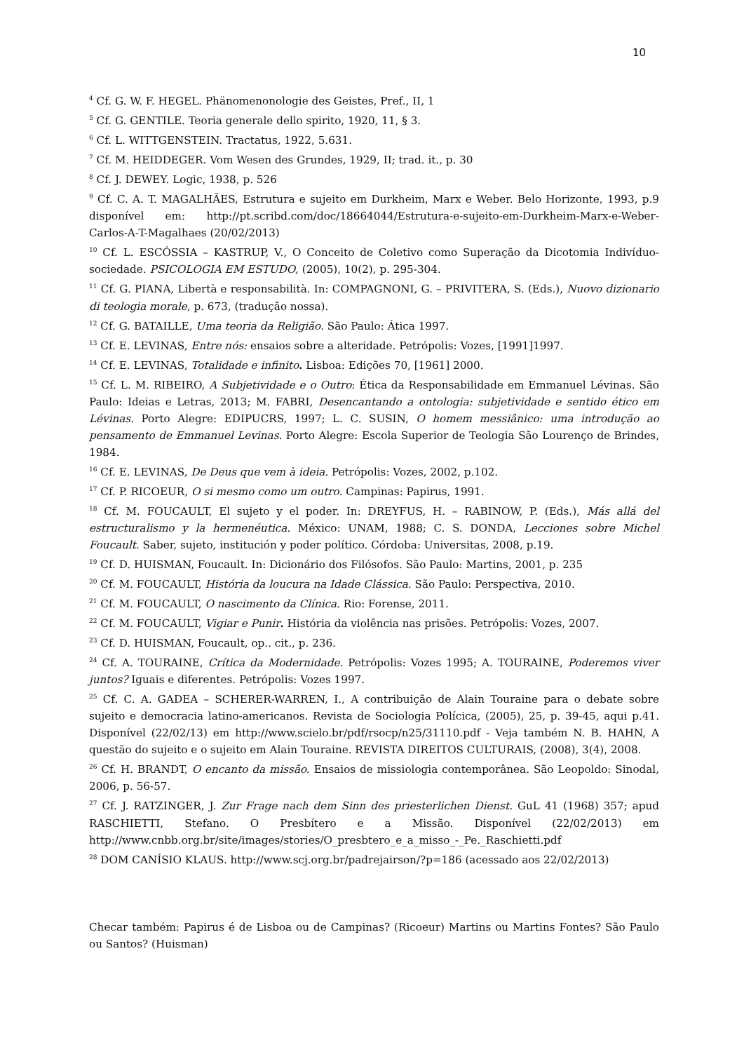10
<sup>4</sup> Cf. G. W. F. HEGEL. Phänomenonologie des Geistes, Pref., II, 1
<sup>5</sup> Cf. G. GENTILE. Teoria generale dello spirito, 1920, 11, § 3.
<sup>6</sup> Cf. L. WITTGENSTEIN. Tractatus, 1922, 5.631.
<sup>7</sup> Cf. M. HEIDDEGER. Vom Wesen des Grundes, 1929, II; trad. it., p. 30
<sup>8</sup> Cf. J. DEWEY. Logic, 1938, p. 526
<sup>9</sup> Cf. C. A. T. MAGALHÃES, Estrutura e sujeito em Durkheim, Marx e Weber. Belo Horizonte, 1993, p.9 disponível em: http://pt.scribd.com/doc/18664044/Estrutura-e-sujeito-em-Durkheim-Marx-e-Weber-Carlos-A-T-Magalhaes (20/02/2013)
<sup>10</sup> Cf. L. ESCÓSSIA – KASTRUP, V., O Conceito de Coletivo como Superação da Dicotomia Indivíduo-sociedade. PSICOLOGIA EM ESTUDO, (2005), 10(2), p. 295-304.
<sup>11</sup> Cf. G. PIANA, Libertà e responsabilità. In: COMPAGNONI, G. – PRIVITERA, S. (Eds.), Nuovo dizionario di teologia morale, p. 673, (tradução nossa).
<sup>12</sup> Cf. G. BATAILLE, Uma teoria da Religião. São Paulo: Ática 1997.
<sup>13</sup> Cf. E. LEVINAS, Entre nós: ensaios sobre a alteridade. Petrópolis: Vozes, [1991]1997.
<sup>14</sup> Cf. E. LEVINAS, Totalidade e infinito. Lisboa: Edições 70, [1961] 2000.
<sup>15</sup> Cf. L. M. RIBEIRO, A Subjetividade e o Outro: Ética da Responsabilidade em Emmanuel Lévinas. São Paulo: Ideias e Letras, 2013; M. FABRI, Desencantando a ontologia: subjetividade e sentido ético em Lévinas. Porto Alegre: EDIPUCRS, 1997; L. C. SUSIN, O homem messiânico: uma introdução ao pensamento de Emmanuel Levinas. Porto Alegre: Escola Superior de Teologia São Lourenço de Brindes, 1984.
<sup>16</sup> Cf. E. LEVINAS, De Deus que vem à ideia. Petrópolis: Vozes, 2002, p.102.
<sup>17</sup> Cf. P. RICOEUR, O si mesmo como um outro. Campinas: Papirus, 1991.
<sup>18</sup> Cf. M. FOUCAULT, El sujeto y el poder. In: DREYFUS, H. – RABINOW, P. (Eds.), Más allá del estructuralismo y la hermenéutica. México: UNAM, 1988; C. S. DONDA, Lecciones sobre Michel Foucault. Saber, sujeto, institución y poder político. Córdoba: Universitas, 2008, p.19.
<sup>19</sup> Cf. D. HUISMAN, Foucault. In: Dicionário dos Filósofos. São Paulo: Martins, 2001, p. 235
<sup>20</sup> Cf. M. FOUCAULT, História da loucura na Idade Clássica. São Paulo: Perspectiva, 2010.
<sup>21</sup> Cf. M. FOUCAULT, O nascimento da Clínica. Rio: Forense, 2011.
<sup>22</sup> Cf. M. FOUCAULT, Vigiar e Punir. História da violência nas prisões. Petrópolis: Vozes, 2007.
<sup>23</sup> Cf. D. HUISMAN, Foucault, op.. cit., p. 236.
<sup>24</sup> Cf. A. TOURAINE, Crítica da Modernidade. Petrópolis: Vozes 1995; A. TOURAINE, Poderemos viver juntos? Iguais e diferentes. Petrópolis: Vozes 1997.
<sup>25</sup> Cf. C. A. GADEA – SCHERER-WARREN, I., A contribuição de Alain Touraine para o debate sobre sujeito e democracia latino-americanos. Revista de Sociologia Polícica, (2005), 25, p. 39-45, aqui p.41. Disponível (22/02/13) em http://www.scielo.br/pdf/rsocp/n25/31110.pdf - Veja também N. B. HAHN, A questão do sujeito e o sujeito em Alain Touraine. REVISTA DIREITOS CULTURAIS, (2008), 3(4), 2008.
<sup>26</sup> Cf. H. BRANDT, O encanto da missão. Ensaios de missiologia contemporânea. São Leopoldo: Sinodal, 2006, p. 56-57.
<sup>27</sup> Cf. J. RATZINGER, J. Zur Frage nach dem Sinn des priesterlichen Dienst. GuL 41 (1968) 357; apud RASCHIETTI, Stefano. O Presbítero e a Missão. Disponível (22/02/2013) em http://www.cnbb.org.br/site/images/stories/O_presbtero_e_a_misso_-_Pe._Raschietti.pdf
<sup>28</sup> DOM CANÍSIO KLAUS. http://www.scj.org.br/padrejairson/?p=186 (acessado aos 22/02/2013)
Checar também: Papirus é de Lisboa ou de Campinas? (Ricoeur) Martins ou Martins Fontes? São Paulo ou Santos? (Huisman)